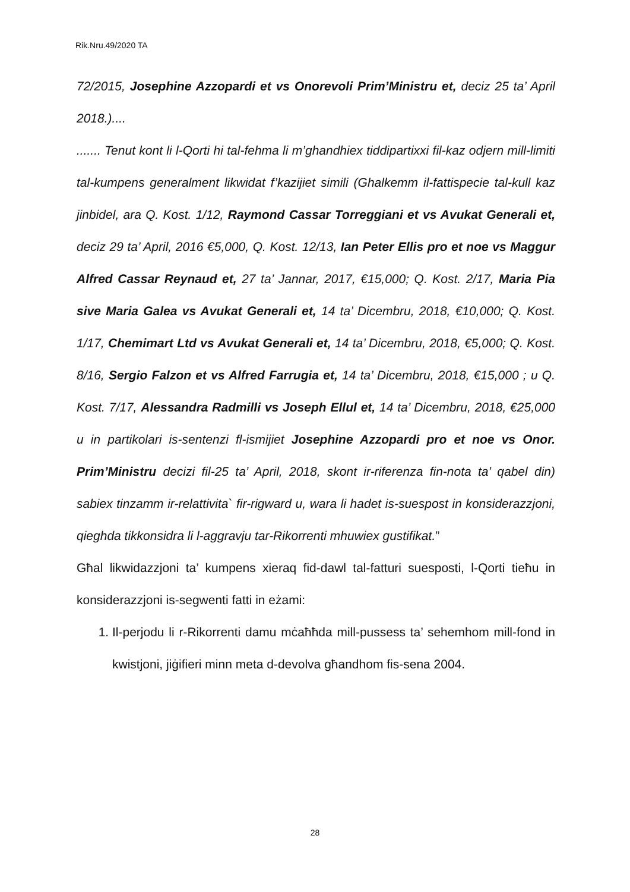Rik.Nru.49/2020 TA
72/2015, Josephine Azzopardi et vs Onorevoli Prim’Ministru et, deciz 25 ta’ April 2018.)....
....... Tenut kont li l-Qorti hi tal-fehma li m’ghandhiex tiddipartixxi fil-kaz odjern mill-limiti tal-kumpens generalment likwidat f’kazijiet simili (Ghalkemm il-fattispecie tal-kull kaz jinbidel, ara Q. Kost. 1/12, Raymond Cassar Torreggiani et vs Avukat Generali et, deciz 29 ta’ April, 2016 €5,000, Q. Kost. 12/13, Ian Peter Ellis pro et noe vs Maggur Alfred Cassar Reynaud et, 27 ta’ Jannar, 2017, €15,000; Q. Kost. 2/17, Maria Pia sive Maria Galea vs Avukat Generali et, 14 ta’ Dicembru, 2018, €10,000; Q. Kost. 1/17, Chemimart Ltd vs Avukat Generali et, 14 ta’ Dicembru, 2018, €5,000; Q. Kost. 8/16, Sergio Falzon et vs Alfred Farrugia et, 14 ta’ Dicembru, 2018, €15,000 ; u Q. Kost. 7/17, Alessandra Radmilli vs Joseph Ellul et, 14 ta’ Dicembru, 2018, €25,000 u in partikolari is-sentenzi fl-ismijiet Josephine Azzopardi pro et noe vs Onor. Prim’Ministru decizi fil-25 ta’ April, 2018, skont ir-riferenza fin-nota ta’ qabel din) sabiex tinzamm ir-relattivita` fir-rigward u, wara li hadet is-suespost in konsiderazzjoni, qieghda tikkonsidra li l-aggravju tar-Rikorrenti mhuwiex gustifikat.”
Għal likwidazzjoni ta’ kumpens xieraq fid-dawl tal-fatturi suesposti, l-Qorti tieħu in konsiderazzjoni is-segwenti fatti in eżami:
1. Il-perjodu li r-Rikorrenti damu mċaħħda mill-pussess ta’ sehemhom mill-fond in kwistjoni, jiġifieri minn meta d-devolva għandhom fis-sena 2004.
28